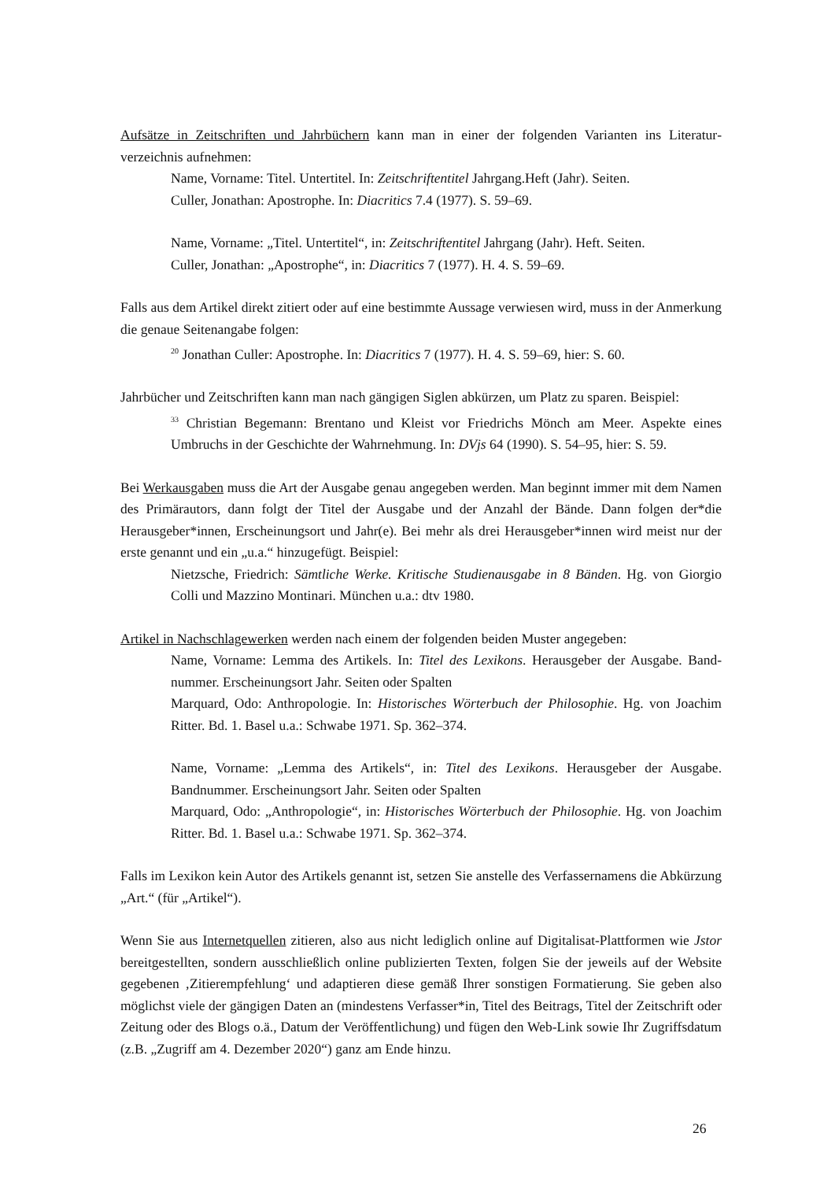Aufsätze in Zeitschriften und Jahrbüchern kann man in einer der folgenden Varianten ins Literatur­verzeichnis aufnehmen:
Name, Vorname: Titel. Untertitel. In: Zeitschriftentitel Jahrgang.Heft (Jahr). Seiten.
Culler, Jonathan: Apostrophe. In: Diacritics 7.4 (1977). S. 59–69.
Name, Vorname: „Titel. Untertitel“, in: Zeitschriftentitel Jahrgang (Jahr). Heft. Seiten.
Culler, Jonathan: „Apostrophe“, in: Diacritics 7 (1977). H. 4. S. 59–69.
Falls aus dem Artikel direkt zitiert oder auf eine bestimmte Aussage verwiesen wird, muss in der Anmerkung die genaue Seitenangabe folgen:
<sup>20</sup> Jonathan Culler: Apostrophe. In: Diacritics 7 (1977). H. 4. S. 59–69, hier: S. 60.
Jahrbücher und Zeitschriften kann man nach gängigen Siglen abkürzen, um Platz zu sparen. Beispiel:
<sup>33</sup> Christian Begemann: Brentano und Kleist vor Friedrichs Mönch am Meer. Aspekte eines Umbruchs in der Geschichte der Wahrnehmung. In: DVjs 64 (1990). S. 54–95, hier: S. 59.
Bei Werkausgaben muss die Art der Ausgabe genau angegeben werden. Man beginnt immer mit dem Namen des Primärautors, dann folgt der Titel der Ausgabe und der Anzahl der Bände. Dann folgen der*die Herausgeber*innen, Erscheinungsort und Jahr(e). Bei mehr als drei Herausgeber*innen wird meist nur der erste genannt und ein „u.a.“ hinzugefügt. Beispiel:
Nietzsche, Friedrich: Sämtliche Werke. Kritische Studienausgabe in 8 Bänden. Hg. von Giorgio Colli und Mazzino Montinari. München u.a.: dtv 1980.
Artikel in Nachschlagewerken werden nach einem der folgenden beiden Muster angegeben:
Name, Vorname: Lemma des Artikels. In: Titel des Lexikons. Herausgeber der Ausgabe. Band­nummer. Erscheinungsort Jahr. Seiten oder Spalten
Marquard, Odo: Anthropologie. In: Historisches Wörterbuch der Philosophie. Hg. von Joachim Ritter. Bd. 1. Basel u.a.: Schwabe 1971. Sp. 362–374.
Name, Vorname: „Lemma des Artikels“, in: Titel des Lexikons. Herausgeber der Ausgabe. Bandnummer. Erscheinungsort Jahr. Seiten oder Spalten
Marquard, Odo: „Anthropologie“, in: Historisches Wörterbuch der Philosophie. Hg. von Joachim Ritter. Bd. 1. Basel u.a.: Schwabe 1971. Sp. 362–374.
Falls im Lexikon kein Autor des Artikels genannt ist, setzen Sie anstelle des Verfassernamens die Abkürzung „Art.“ (für „Artikel“).
Wenn Sie aus Internetquellen zitieren, also aus nicht lediglich online auf Digitalisat-Plattformen wie Jstor bereitgestellten, sondern ausschließlich online publizierten Texten, folgen Sie der jeweils auf der Website gegebenen ‚Zitierempfehlung‘ und adaptieren diese gemäß Ihrer sonstigen Formatierung. Sie geben also möglichst viele der gängigen Daten an (mindestens Verfasser*in, Titel des Beitrags, Titel der Zeitschrift oder Zeitung oder des Blogs o.ä., Datum der Veröffentlichung) und fügen den Web-Link sowie Ihr Zugriffsdatum (z.B. „Zugriff am 4. Dezember 2020“) ganz am Ende hinzu.
26